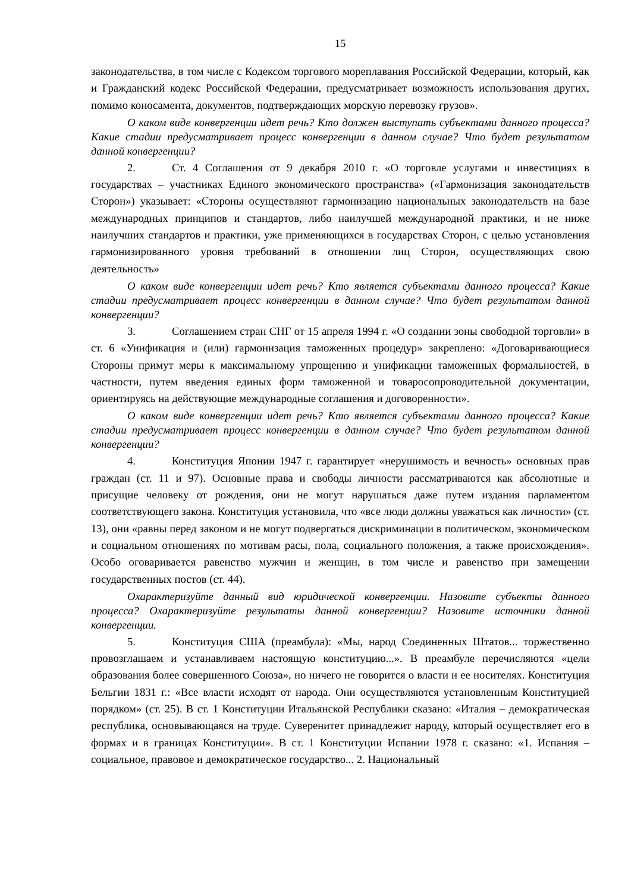15
законодательства, в том числе с Кодексом торгового мореплавания Российской Федерации, который, как и Гражданский кодекс Российской Федерации, предусматривает возможность использования других, помимо коносамента, документов, подтверждающих морскую перевозку грузов».
О каком виде конвергенции идет речь? Кто должен выступать субъектами данного процесса? Какие стадии предусматривает процесс конвергенции в данном случае? Что будет результатом данной конвергенции?
2. Ст. 4 Соглашения от 9 декабря 2010 г. «О торговле услугами и инвестициях в государствах – участниках Единого экономического пространства» («Гармонизация законодательств Сторон») указывает: «Стороны осуществляют гармонизацию национальных законодательств на базе международных принципов и стандартов, либо наилучшей международной практики, и не ниже наилучших стандартов и практики, уже применяющихся в государствах Сторон, с целью установления гармонизированного уровня требований в отношении лиц Сторон, осуществляющих свою деятельность»
О каком виде конвергенции идет речь? Кто является субъектами данного процесса? Какие стадии предусматривает процесс конвергенции в данном случае? Что будет результатом данной конвергенции?
3. Соглашением стран СНГ от 15 апреля 1994 г. «О создании зоны свободной торговли» в ст. 6 «Унификация и (или) гармонизация таможенных процедур» закреплено: «Договаривающиеся Стороны примут меры к максимальному упрощению и унификации таможенных формальностей, в частности, путем введения единых форм таможенной и товаросопроводительной документации, ориентируясь на действующие международные соглашения и договоренности».
О каком виде конвергенции идет речь? Кто является субъектами данного процесса? Какие стадии предусматривает процесс конвергенции в данном случае? Что будет результатом данной конвергенции?
4. Конституция Японии 1947 г. гарантирует «нерушимость и вечность» основных прав граждан (ст. 11 и 97). Основные права и свободы личности рассматриваются как абсолютные и присущие человеку от рождения, они не могут нарушаться даже путем издания парламентом соответствующего закона. Конституция установила, что «все люди должны уважаться как личности» (ст. 13), они «равны перед законом и не могут подвергаться дискриминации в политическом, экономическом и социальном отношениях по мотивам расы, пола, социального положения, а также происхождения». Особо оговаривается равенство мужчин и женщин, в том числе и равенство при замещении государственных постов (ст. 44).
Охарактеризуйте данный вид юридической конвергенции. Назовите субъекты данного процесса? Охарактеризуйте результаты данной конвергенции? Назовите источники данной конвергенции.
5. Конституция США (преамбула): «Мы, народ Соединенных Штатов... торжественно провозглашаем и устанавливаем настоящую конституцию...». В преамбуле перечисляются «цели образования более совершенного Союза», но ничего не говорится о власти и ее носителях. Конституция Бельгии 1831 г.: «Все власти исходят от народа. Они осуществляются установленным Конституцией порядком» (ст. 25). В ст. 1 Конституции Итальянской Республики сказано: «Италия – демократическая республика, основывающаяся на труде. Суверенитет принадлежит народу, который осуществляет его в формах и в границах Конституции». В ст. 1 Конституции Испании 1978 г. сказано: «1. Испания – социальное, правовое и демократическое государство... 2. Национальный